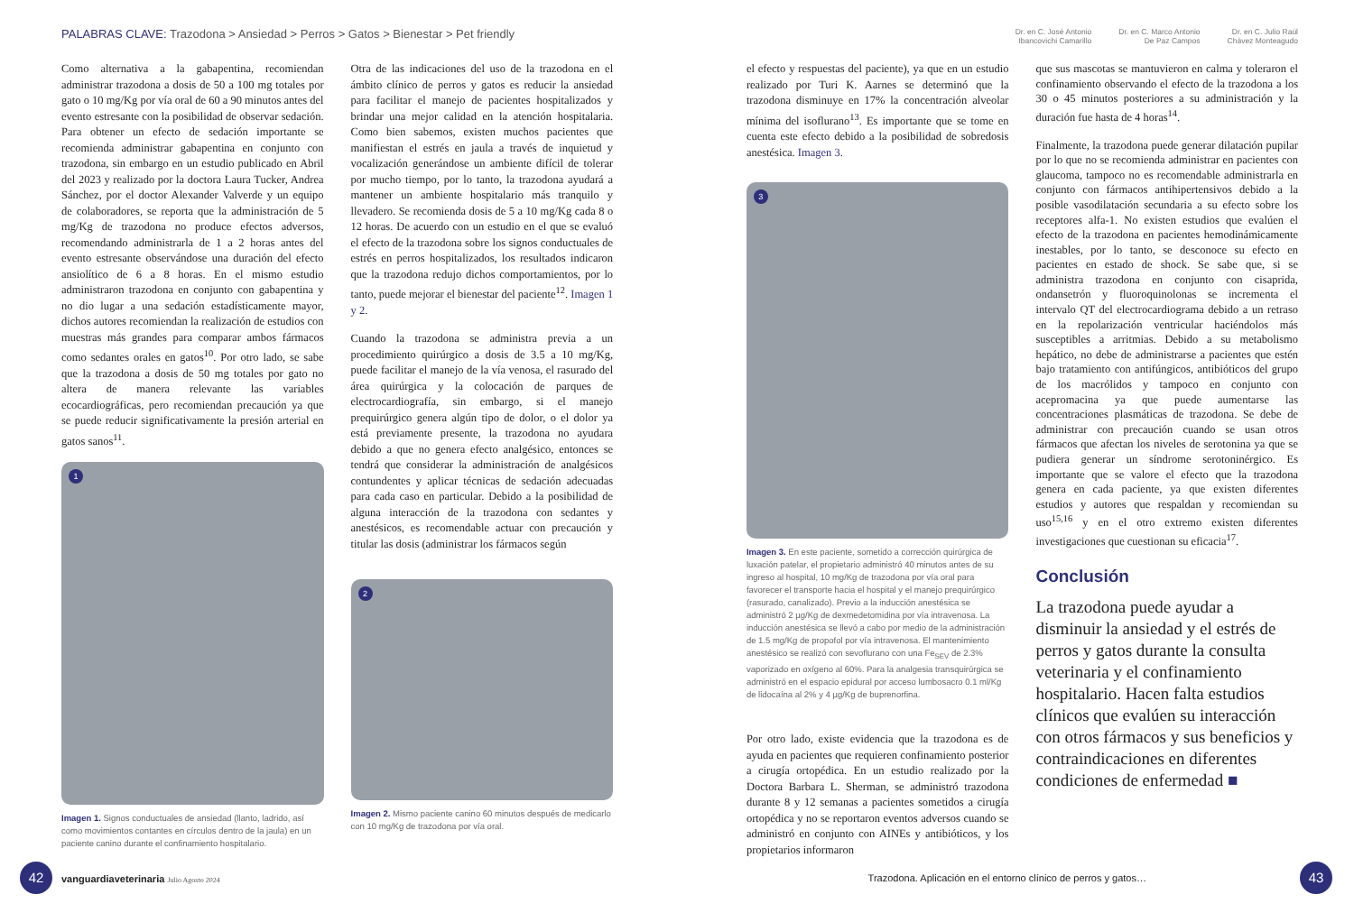PALABRAS CLAVE: Trazodona > Ansiedad > Perros > Gatos > Bienestar > Pet friendly
Dr. en C. José Antonio
Ibancovichi Camarillo
Dr. en C. Marco Antonio
De Paz Campos
Dr. en C. Julio Raúl
Chávez Monteagudo
Como alternativa a la gabapentina, recomiendan administrar trazodona a dosis de 50 a 100 mg totales por gato o 10 mg/Kg por vía oral de 60 a 90 minutos antes del evento estresante con la posibilidad de observar sedación. Para obtener un efecto de sedación importante se recomienda administrar gabapentina en conjunto con trazodona, sin embargo en un estudio publicado en Abril del 2023 y realizado por la doctora Laura Tucker, Andrea Sánchez, por el doctor Alexander Valverde y un equipo de colaboradores, se reporta que la administración de 5 mg/Kg de trazodona no produce efectos adversos, recomendando administrarla de 1 a 2 horas antes del evento estresante observándose una duración del efecto ansiolítico de 6 a 8 horas. En el mismo estudio administraron trazodona en conjunto con gabapentina y no dio lugar a una sedación estadísticamente mayor, dichos autores recomiendan la realización de estudios con muestras más grandes para comparar ambos fármacos como sedantes orales en gatos<sup>10</sup>. Por otro lado, se sabe que la trazodona a dosis de 50 mg totales por gato no altera de manera relevante las variables ecocardiográficas, pero recomiendan precaución ya que se puede reducir significativamente la presión arterial en gatos sanos<sup>11</sup>.
1
Imagen 1. Signos conductuales de ansiedad (llanto, ladrido, así como movimientos contantes en círculos dentro de la jaula) en un paciente canino durante el confinamiento hospitalario.
Otra de las indicaciones del uso de la trazodona en el ámbito clínico de perros y gatos es reducir la ansiedad para facilitar el manejo de pacientes hospitalizados y brindar una mejor calidad en la atención hospitalaria. Como bien sabemos, existen muchos pacientes que manifiestan el estrés en jaula a través de inquietud y vocalización generándose un ambiente difícil de tolerar por mucho tiempo, por lo tanto, la trazodona ayudará a mantener un ambiente hospitalario más tranquilo y llevadero. Se recomienda dosis de 5 a 10 mg/Kg cada 8 o 12 horas. De acuerdo con un estudio en el que se evaluó el efecto de la trazodona sobre los signos conductuales de estrés en perros hospitalizados, los resultados indicaron que la trazodona redujo dichos comportamientos, por lo tanto, puede mejorar el bienestar del paciente<sup>12</sup>. Imagen 1 y 2.
Cuando la trazodona se administra previa a un procedimiento quirúrgico a dosis de 3.5 a 10 mg/Kg, puede facilitar el manejo de la vía venosa, el rasurado del área quirúrgica y la colocación de parques de electrocardiografía, sin embargo, si el manejo prequirúrgico genera algún tipo de dolor, o el dolor ya está previamente presente, la trazodona no ayudara debido a que no genera efecto analgésico, entonces se tendrá que considerar la administración de analgésicos contundentes y aplicar técnicas de sedación adecuadas para cada caso en particular. Debido a la posibilidad de alguna interacción de la trazodona con sedantes y anestésicos, es recomendable actuar con precaución y titular las dosis (administrar los fármacos según
2
Imagen 2. Mismo paciente canino 60 minutos después de medicarlo con 10 mg/Kg de trazodona por vía oral.
el efecto y respuestas del paciente), ya que en un estudio realizado por Turi K. Aarnes se determinó que la trazodona disminuye en 17% la concentración alveolar mínima del isoflurano<sup>13</sup>. Es importante que se tome en cuenta este efecto debido a la posibilidad de sobredosis anestésica. Imagen 3.
3
Imagen 3. En este paciente, sometido a corrección quirúrgica de luxación patelar, el propietario administró 40 minutos antes de su ingreso al hospital, 10 mg/Kg de trazodona por vía oral para favorecer el transporte hacia el hospital y el manejo prequirúrgico (rasurado, canalizado). Previo a la inducción anestésica se administró 2 µg/Kg de dexmedetomidina por vía intravenosa. La inducción anestésica se llevó a cabo por medio de la administración de 1.5 mg/Kg de propofol por vía intravenosa. El mantenimiento anestésico se realizó con sevoflurano con una Fe<sub>SEV</sub> de 2.3% vaporizado en oxígeno al 60%. Para la analgesia transquirúrgica se administró en el espacio epidural por acceso lumbosacro 0.1 ml/Kg de lidocaína al 2% y 4 µg/Kg de buprenorfina.
Por otro lado, existe evidencia que la trazodona es de ayuda en pacientes que requieren confinamiento posterior a cirugía ortopédica. En un estudio realizado por la Doctora Barbara L. Sherman, se administró trazodona durante 8 y 12 semanas a pacientes sometidos a cirugía ortopédica y no se reportaron eventos adversos cuando se administró en conjunto con AINEs y antibióticos, y los propietarios informaron
que sus mascotas se mantuvieron en calma y toleraron el confinamiento observando el efecto de la trazodona a los 30 o 45 minutos posteriores a su administración y la duración fue hasta de 4 horas<sup>14</sup>.
Finalmente, la trazodona puede generar dilatación pupilar por lo que no se recomienda administrar en pacientes con glaucoma, tampoco no es recomendable administrarla en conjunto con fármacos antihipertensivos debido a la posible vasodilatación secundaria a su efecto sobre los receptores alfa-1. No existen estudios que evalúen el efecto de la trazodona en pacientes hemodinámicamente inestables, por lo tanto, se desconoce su efecto en pacientes en estado de shock. Se sabe que, si se administra trazodona en conjunto con cisaprida, ondansetrón y fluoroquinolonas se incrementa el intervalo QT del electrocardiograma debido a un retraso en la repolarización ventricular haciéndolos más susceptibles a arritmias. Debido a su metabolismo hepático, no debe de administrarse a pacientes que estén bajo tratamiento con antifúngicos, antibióticos del grupo de los macrólidos y tampoco en conjunto con acepromacina ya que puede aumentarse las concentraciones plasmáticas de trazodona. Se debe de administrar con precaución cuando se usan otros fármacos que afectan los niveles de serotonina ya que se pudiera generar un síndrome serotoninérgico. Es importante que se valore el efecto que la trazodona genera en cada paciente, ya que existen diferentes estudios y autores que respaldan y recomiendan su uso<sup>15,16</sup> y en el otro extremo existen diferentes investigaciones que cuestionan su eficacia<sup>17</sup>.
Conclusión
La trazodona puede ayudar a disminuir la ansiedad y el estrés de perros y gatos durante la consulta veterinaria y el confinamiento hospitalario. Hacen falta estudios clínicos que evalúen su interacción con otros fármacos y sus beneficios y contraindicaciones en diferentes condiciones de enfermedad ■
42 vanguardiaveterinaria Julio Agosto 2024
Trazodona. Aplicación en el entorno clínico de perros y gatos… 43